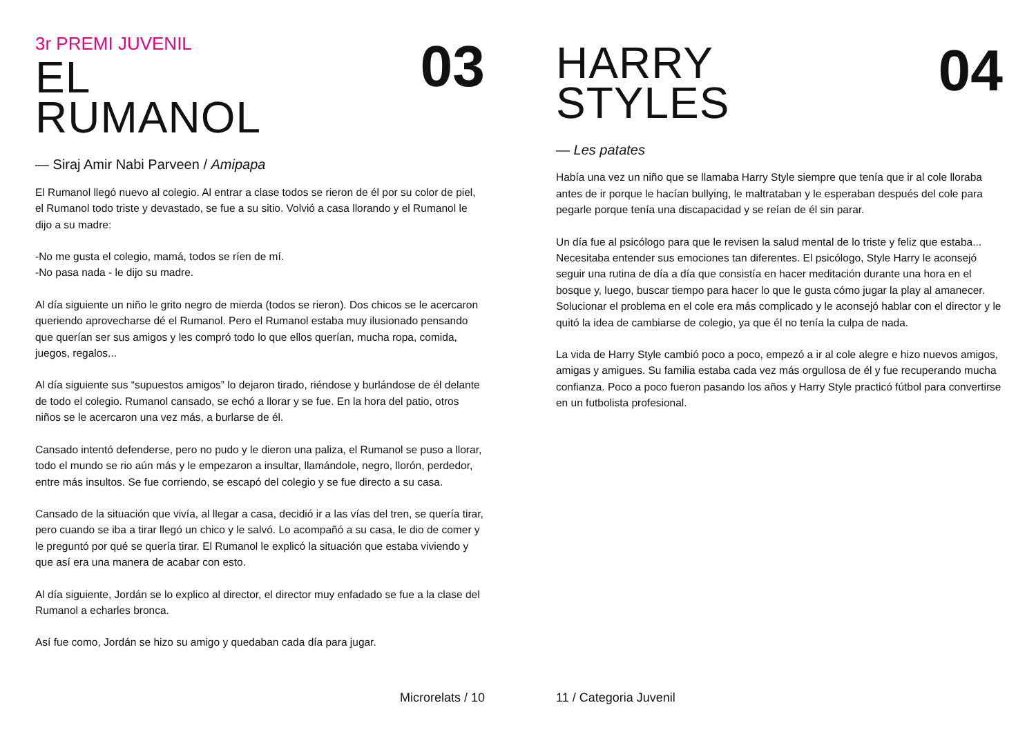03
3r PREMI JUVENIL
EL
RUMANOL
— Siraj Amir Nabi Parveen / Amipapa
El Rumanol llegó nuevo al colegio. Al entrar a clase todos se rieron de él por su color de piel, el Rumanol todo triste y devastado, se fue a su sitio. Volvió a casa llorando y el Rumanol le dijo a su madre:
-No me gusta el colegio, mamá, todos se ríen de mí.
-No pasa nada - le dijo su madre.
Al día siguiente un niño le grito negro de mierda (todos se rieron). Dos chicos se le acercaron queriendo aprovecharse dé el Rumanol. Pero el Rumanol estaba muy ilusionado pensando que querían ser sus amigos y les compró todo lo que ellos querían, mucha ropa, comida, juegos, regalos...
Al día siguiente sus “supuestos amigos” lo dejaron tirado, riéndose y burlándose de él delante de todo el colegio. Rumanol cansado, se echó a llorar y se fue. En la hora del patio, otros niños se le acercaron una vez más, a burlarse de él.
Cansado intentó defenderse, pero no pudo y le dieron una paliza, el Rumanol se puso a llorar, todo el mundo se rio aún más y le empezaron a insultar, llamándole, negro, llorón, perdedor, entre más insultos. Se fue corriendo, se escapó del colegio y se fue directo a su casa.
Cansado de la situación que vivía, al llegar a casa, decidió ir a las vías del tren, se quería tirar, pero cuando se iba a tirar llegó un chico y le salvó. Lo acompañó a su casa, le dio de comer y le preguntó por qué se quería tirar. El Rumanol le explicó la situación que estaba viviendo y que así era una manera de acabar con esto.
Al día siguiente, Jordán se lo explico al director, el director muy enfadado se fue a la clase del Rumanol a echarles bronca.
Así fue como, Jordán se hizo su amigo y quedaban cada día para jugar.
Microrelats / 10
04
HARRY
STYLES
— Les patates
Había una vez un niño que se llamaba Harry Style siempre que tenía que ir al cole lloraba antes de ir porque le hacían bullying, le maltrataban y le esperaban después del cole para pegarle porque tenía una discapacidad y se reían de él sin parar.
Un día fue al psicólogo para que le revisen la salud mental de lo triste y feliz que estaba... Necesitaba entender sus emociones tan diferentes. El psicólogo, Style Harry le aconsejó seguir una rutina de día a día que consistía en hacer meditación durante una hora en el bosque y, luego, buscar tiempo para hacer lo que le gusta cómo jugar la play al amanecer. Solucionar el problema en el cole era más complicado y le aconsejó hablar con el director y le quitó la idea de cambiarse de colegio, ya que él no tenía la culpa de nada.
La vida de Harry Style cambió poco a poco, empezó a ir al cole alegre e hizo nuevos amigos, amigas y amigues. Su familia estaba cada vez más orgullosa de él y fue recuperando mucha confianza. Poco a poco fueron pasando los años y Harry Style practicó fútbol para convertirse en un futbolista profesional.
11 / Categoria Juvenil